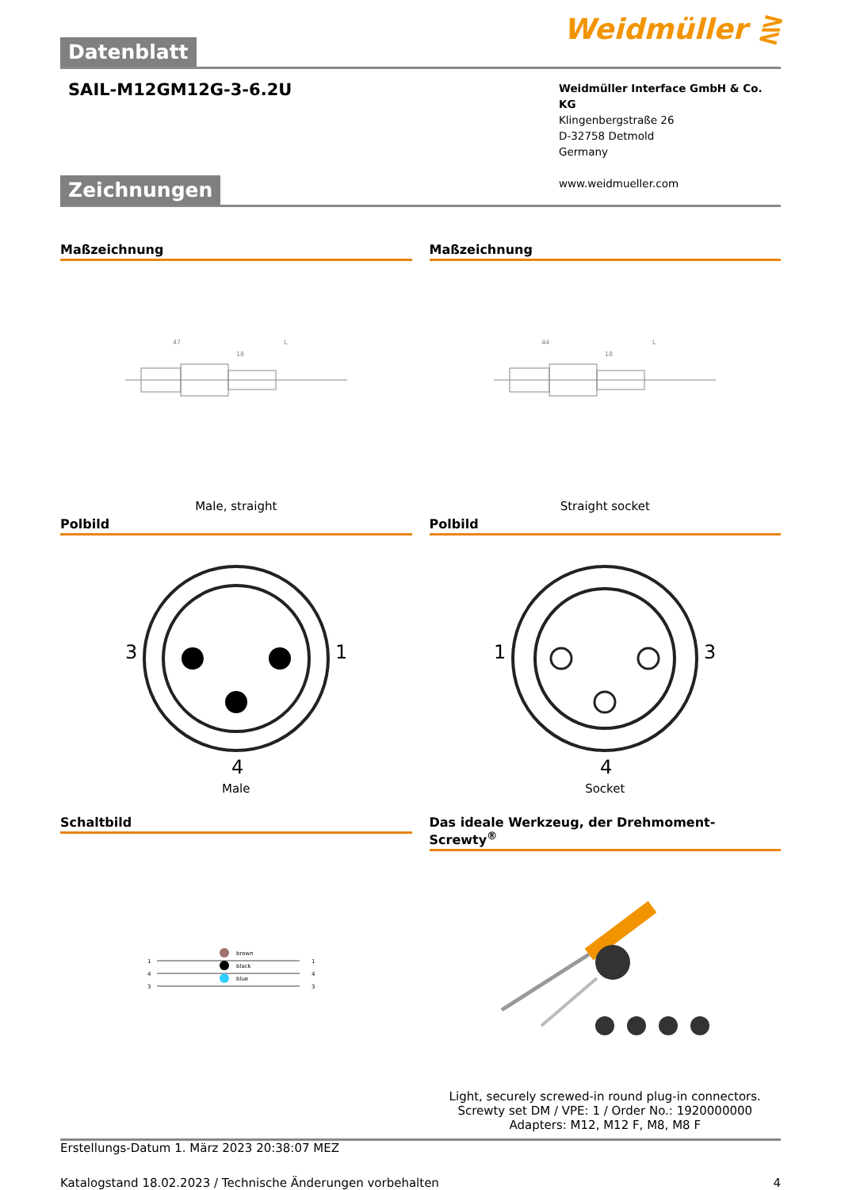Datenblatt
Weidmüller ⋛
SAIL-M12GM12G-3-6.2U
Weidmüller Interface GmbH & Co. KG
Klingenbergstraße 26
D-32758 Detmold
Germany
www.weidmueller.com
Zeichnungen
Maßzeichnung
47
L
18
Male, straight
Maßzeichnung
44
L
18
Straight socket
Polbild
3
1
4
Male
Polbild
1
3
4
Socket
Schaltbild
1
4
3
brown
black
blue
1
4
3
Das ideale Werkzeug, der Drehmoment-Screwty<sup>®</sup>
Light, securely screwed-in round plug-in connectors. Screwty set DM / VPE: 1 / Order No.: 1920000000 Adapters: M12, M12 F, M8, M8 F
Erstellungs-Datum 1. März 2023 20:38:07 MEZ
Katalogstand 18.02.2023 / Technische Änderungen vorbehalten 4